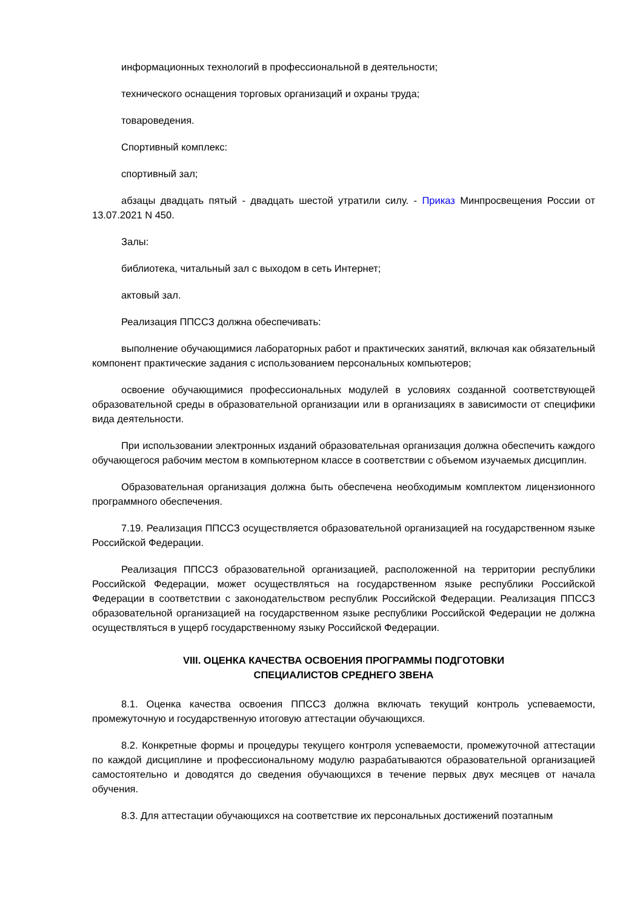информационных технологий в профессиональной в деятельности;
технического оснащения торговых организаций и охраны труда;
товароведения.
Спортивный комплекс:
спортивный зал;
абзацы двадцать пятый - двадцать шестой утратили силу. - Приказ Минпросвещения России от 13.07.2021 N 450.
Залы:
библиотека, читальный зал с выходом в сеть Интернет;
актовый зал.
Реализация ППССЗ должна обеспечивать:
выполнение обучающимися лабораторных работ и практических занятий, включая как обязательный компонент практические задания с использованием персональных компьютеров;
освоение обучающимися профессиональных модулей в условиях созданной соответствующей образовательной среды в образовательной организации или в организациях в зависимости от специфики вида деятельности.
При использовании электронных изданий образовательная организация должна обеспечить каждого обучающегося рабочим местом в компьютерном классе в соответствии с объемом изучаемых дисциплин.
Образовательная организация должна быть обеспечена необходимым комплектом лицензионного программного обеспечения.
7.19. Реализация ППССЗ осуществляется образовательной организацией на государственном языке Российской Федерации.
Реализация ППССЗ образовательной организацией, расположенной на территории республики Российской Федерации, может осуществляться на государственном языке республики Российской Федерации в соответствии с законодательством республик Российской Федерации. Реализация ППССЗ образовательной организацией на государственном языке республики Российской Федерации не должна осуществляться в ущерб государственному языку Российской Федерации.
VIII. ОЦЕНКА КАЧЕСТВА ОСВОЕНИЯ ПРОГРАММЫ ПОДГОТОВКИ
СПЕЦИАЛИСТОВ СРЕДНЕГО ЗВЕНА
8.1. Оценка качества освоения ППССЗ должна включать текущий контроль успеваемости, промежуточную и государственную итоговую аттестации обучающихся.
8.2. Конкретные формы и процедуры текущего контроля успеваемости, промежуточной аттестации по каждой дисциплине и профессиональному модулю разрабатываются образовательной организацией самостоятельно и доводятся до сведения обучающихся в течение первых двух месяцев от начала обучения.
8.3. Для аттестации обучающихся на соответствие их персональных достижений поэтапным